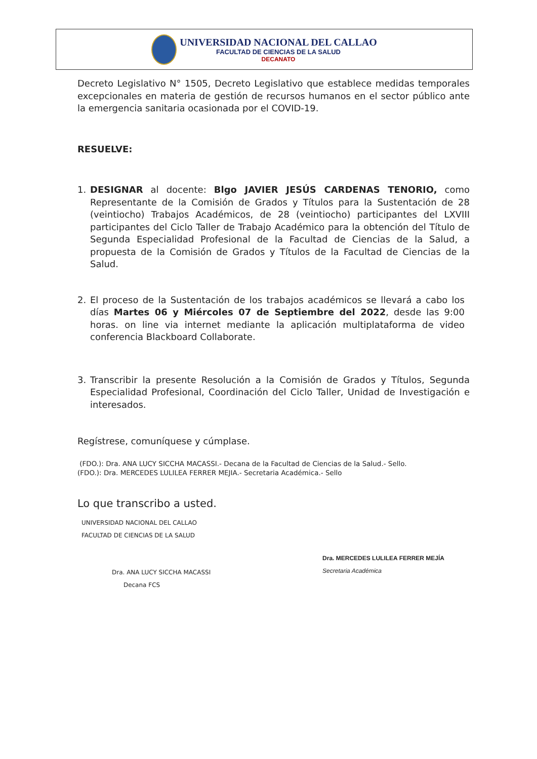UNIVERSIDAD NACIONAL DEL CALLAO
FACULTAD DE CIENCIAS DE LA SALUD
DECANATO
Decreto Legislativo N° 1505, Decreto Legislativo que establece medidas temporales excepcionales en materia de gestión de recursos humanos en el sector público ante la emergencia sanitaria ocasionada por el COVID-19.
RESUELVE:
1. DESIGNAR al docente: Blgo JAVIER JESÚS CARDENAS TENORIO, como Representante de la Comisión de Grados y Títulos para la Sustentación de 28 (veintiocho) Trabajos Académicos, de 28 (veintiocho) participantes del LXVIII participantes del Ciclo Taller de Trabajo Académico para la obtención del Título de Segunda Especialidad Profesional de la Facultad de Ciencias de la Salud, a propuesta de la Comisión de Grados y Títulos de la Facultad de Ciencias de la Salud.
2. El proceso de la Sustentación de los trabajos académicos se llevará a cabo los días Martes 06 y Miércoles 07 de Septiembre del 2022, desde las 9:00 horas. on line via internet mediante la aplicación multiplataforma de video conferencia Blackboard Collaborate.
3. Transcribir la presente Resolución a la Comisión de Grados y Títulos, Segunda Especialidad Profesional, Coordinación del Ciclo Taller, Unidad de Investigación e interesados.
Regístrese, comuníquese y cúmplase.
(FDO.): Dra. ANA LUCY SICCHA MACASSI.- Decana de la Facultad de Ciencias de la Salud.- Sello.
(FDO.): Dra. MERCEDES LULILEA FERRER MEJIA.- Secretaria Académica.- Sello
Lo que transcribo a usted.
UNIVERSIDAD NACIONAL DEL CALLAO
FACULTAD DE CIENCIAS DE LA SALUD
Dra. ANA LUCY SICCHA MACASSI
Decana FCS
Dra. MERCEDES LULILEA FERRER MEJÍA
Secretaria Académica